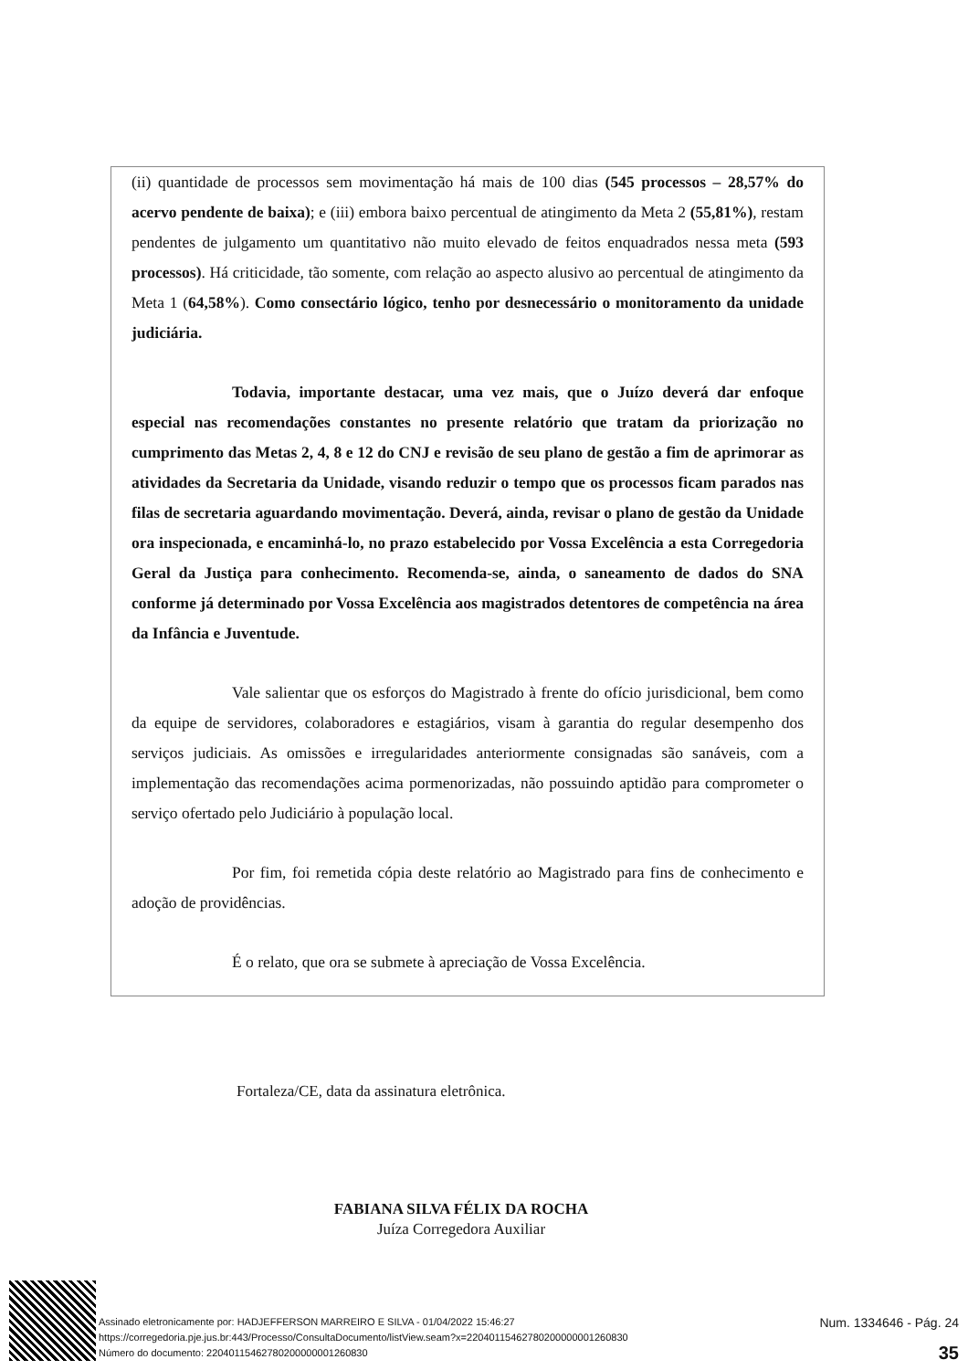(ii) quantidade de processos sem movimentação há mais de 100 dias (545 processos – 28,57% do acervo pendente de baixa); e (iii) embora baixo percentual de atingimento da Meta 2 (55,81%), restam pendentes de julgamento um quantitativo não muito elevado de feitos enquadrados nessa meta (593 processos). Há criticidade, tão somente, com relação ao aspecto alusivo ao percentual de atingimento da Meta 1 (64,58%). Como consectário lógico, tenho por desnecessário o monitoramento da unidade judiciária.
Todavia, importante destacar, uma vez mais, que o Juízo deverá dar enfoque especial nas recomendações constantes no presente relatório que tratam da priorização no cumprimento das Metas 2, 4, 8 e 12 do CNJ e revisão de seu plano de gestão a fim de aprimorar as atividades da Secretaria da Unidade, visando reduzir o tempo que os processos ficam parados nas filas de secretaria aguardando movimentação. Deverá, ainda, revisar o plano de gestão da Unidade ora inspecionada, e encaminhá-lo, no prazo estabelecido por Vossa Excelência a esta Corregedoria Geral da Justiça para conhecimento. Recomenda-se, ainda, o saneamento de dados do SNA conforme já determinado por Vossa Excelência aos magistrados detentores de competência na área da Infância e Juventude.
Vale salientar que os esforços do Magistrado à frente do ofício jurisdicional, bem como da equipe de servidores, colaboradores e estagiários, visam à garantia do regular desempenho dos serviços judiciais. As omissões e irregularidades anteriormente consignadas são sanáveis, com a implementação das recomendações acima pormenorizadas, não possuindo aptidão para comprometer o serviço ofertado pelo Judiciário à população local.
Por fim, foi remetida cópia deste relatório ao Magistrado para fins de conhecimento e adoção de providências.
É o relato, que ora se submete à apreciação de Vossa Excelência.
Fortaleza/CE, data da assinatura eletrônica.
FABIANA SILVA FÉLIX DA ROCHA
Juíza Corregedora Auxiliar
Assinado eletronicamente por: HADJEFFERSON MARREIRO E SILVA - 01/04/2022 15:46:27
https://corregedoria.pje.jus.br:443/Processo/ConsultaDocumento/listView.seam?x=22040115462780200000001260830
Número do documento: 22040115462780200000001260830
Num. 1334646 - Pág. 24
35